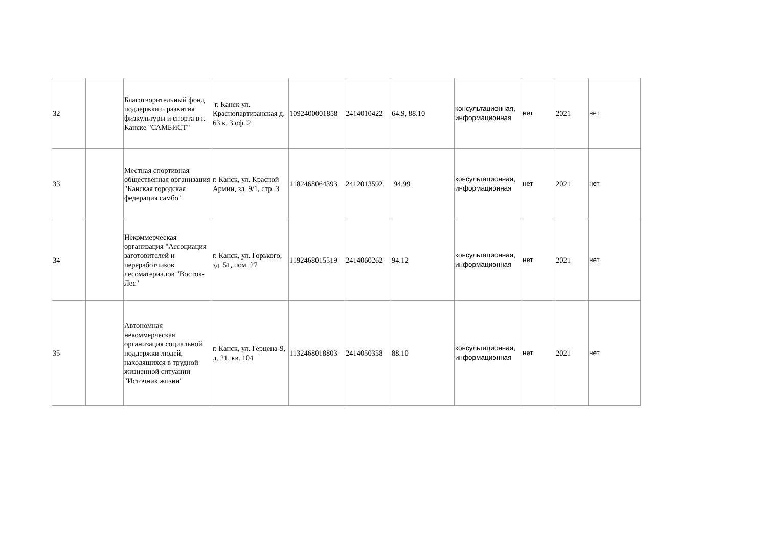| 32 | | Благотворительный фонд поддержки и развития физкультуры и спорта в г. Канске "САМБИСТ" | г. Канск ул. Краснопартизанская д. 63 к. 3 оф. 2 | 1092400001858 | 2414010422 | 64.9, 88.10 | консультационная, информационная | нет | 2021 | нет |
| 33 | | Местная спортивная общественная организация "Канская городская федерация самбо" | г. Канск, ул. Красной Армии, зд. 9/1, стр. 3 | 1182468064393 | 2412013592 | 94.99 | консультационная, информационная | нет | 2021 | нет |
| 34 | | Некоммерческая организация "Ассоциация заготовителей и переработчиков лесоматериалов "Восток-Лес" | г. Канск, ул. Горького, зд. 51, пом. 27 | 1192468015519 | 2414060262 | 94.12 | консультационная, информационная | нет | 2021 | нет |
| 35 | | Автономная некоммерческая организация социальной поддержки людей, находящихся в трудной жизненной ситуации "Источник жизни" | г. Канск, ул. Герцена-9, д. 21, кв. 104 | 1132468018803 | 2414050358 | 88.10 | консультационная, информационная | нет | 2021 | нет |